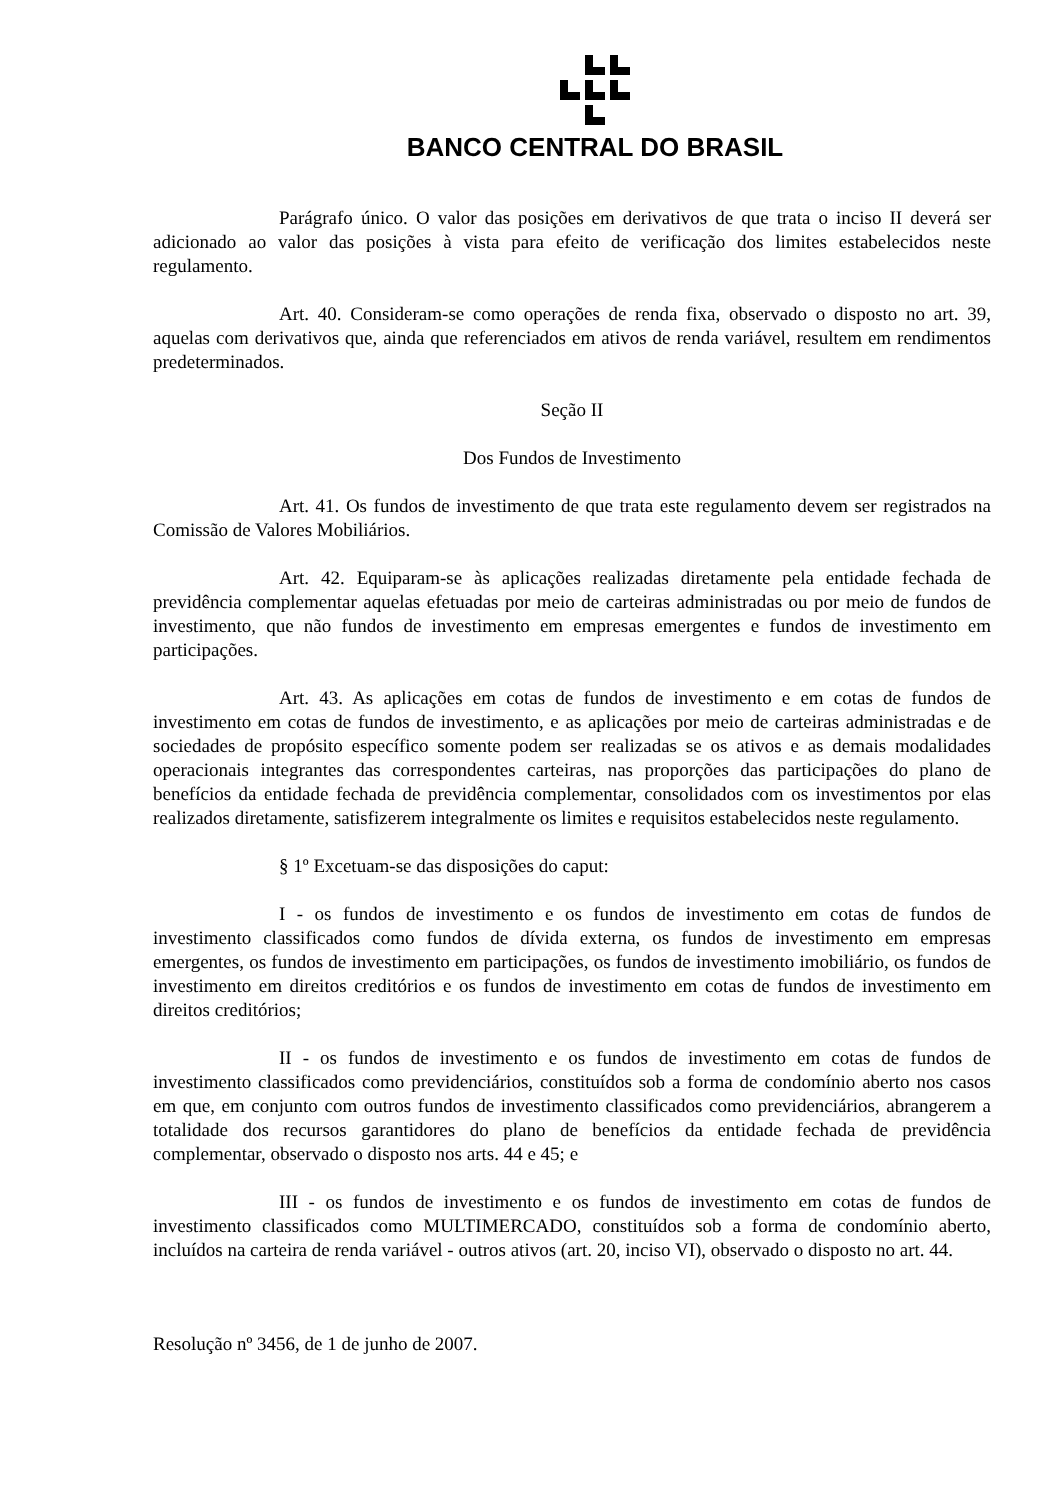BANCO CENTRAL DO BRASIL
Parágrafo único. O valor das posições em derivativos de que trata o inciso II deverá ser adicionado ao valor das posições à vista para efeito de verificação dos limites estabelecidos neste regulamento.
Art. 40. Consideram-se como operações de renda fixa, observado o disposto no art. 39, aquelas com derivativos que, ainda que referenciados em ativos de renda variável, resultem em rendimentos predeterminados.
Seção II
Dos Fundos de Investimento
Art. 41. Os fundos de investimento de que trata este regulamento devem ser registrados na Comissão de Valores Mobiliários.
Art. 42. Equiparam-se às aplicações realizadas diretamente pela entidade fechada de previdência complementar aquelas efetuadas por meio de carteiras administradas ou por meio de fundos de investimento, que não fundos de investimento em empresas emergentes e fundos de investimento em participações.
Art. 43. As aplicações em cotas de fundos de investimento e em cotas de fundos de investimento em cotas de fundos de investimento, e as aplicações por meio de carteiras administradas e de sociedades de propósito específico somente podem ser realizadas se os ativos e as demais modalidades operacionais integrantes das correspondentes carteiras, nas proporções das participações do plano de benefícios da entidade fechada de previdência complementar, consolidados com os investimentos por elas realizados diretamente, satisfizerem integralmente os limites e requisitos estabelecidos neste regulamento.
§ 1º Excetuam-se das disposições do caput:
I - os fundos de investimento e os fundos de investimento em cotas de fundos de investimento classificados como fundos de dívida externa, os fundos de investimento em empresas emergentes, os fundos de investimento em participações, os fundos de investimento imobiliário, os fundos de investimento em direitos creditórios e os fundos de investimento em cotas de fundos de investimento em direitos creditórios;
II - os fundos de investimento e os fundos de investimento em cotas de fundos de investimento classificados como previdenciários, constituídos sob a forma de condomínio aberto nos casos em que, em conjunto com outros fundos de investimento classificados como previdenciários, abrangerem a totalidade dos recursos garantidores do plano de benefícios da entidade fechada de previdência complementar, observado o disposto nos arts. 44 e 45; e
III - os fundos de investimento e os fundos de investimento em cotas de fundos de investimento classificados como MULTIMERCADO, constituídos sob a forma de condomínio aberto, incluídos na carteira de renda variável - outros ativos (art. 20, inciso VI), observado o disposto no art. 44.
Resolução nº 3456, de 1 de junho de 2007.